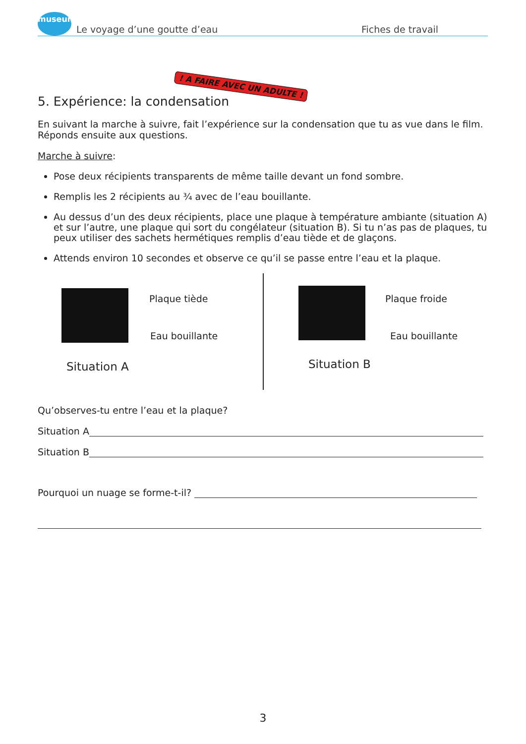museum
Le voyage d’une goutte d’eau Fiches de travail
5. Expérience: la condensation
! A FAIRE AVEC UN ADULTE !
En suivant la marche à suivre, fait l’expérience sur la condensation que tu as vue dans le film. Réponds ensuite aux questions.
Marche à suivre:
Pose deux récipients transparents de même taille devant un fond sombre.
Remplis les 2 récipients au ¾ avec de l’eau bouillante.
Au dessus d’un des deux récipients, place une plaque à température ambiante (situation A) et sur l’autre, une plaque qui sort du congélateur (situation B). Si tu n’as pas de plaques, tu peux utiliser des sachets hermétiques remplis d’eau tiède et de glaçons.
Attends environ 10 secondes et observe ce qu’il se passe entre l’eau et la plaque.
Plaque tiède
Eau bouillante
Situation A
Plaque froide
Eau bouillante
Situation B
Qu’observes-tu entre l’eau et la plaque?
Situation A
Situation B
Pourquoi un nuage se forme-t-il?
3